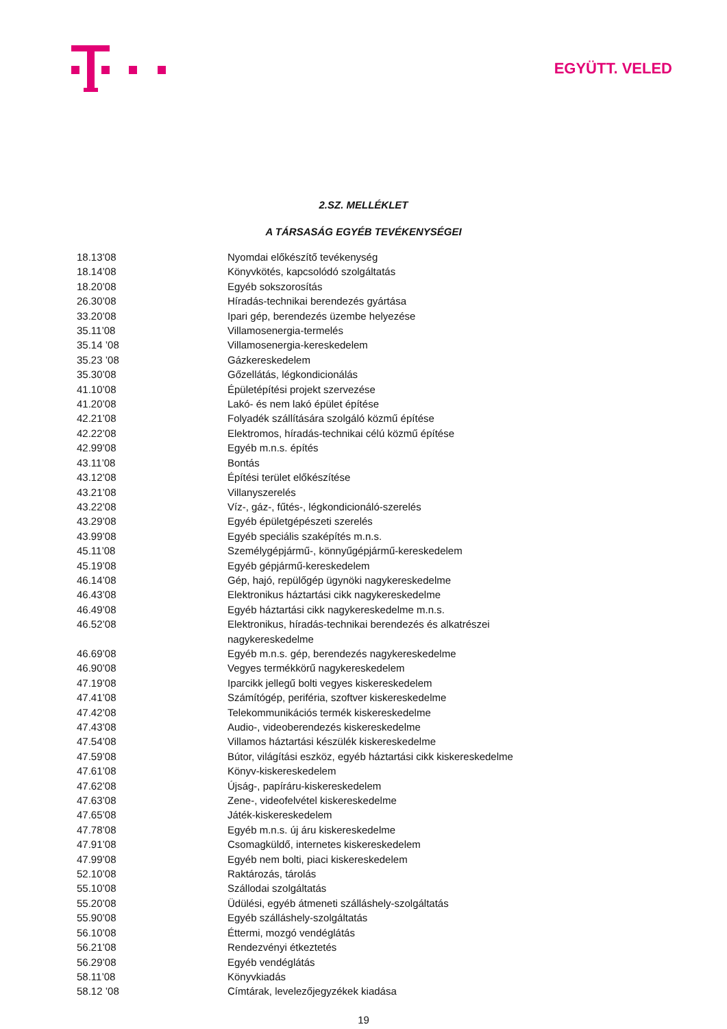EGYÜTT. VELED
2.SZ. MELLÉKLET
A TÁRSASÁG EGYÉB TEVÉKENYSÉGEI
| 18.13’08 | Nyomdai előkészítő tevékenység |
| 18.14’08 | Könyvkötés, kapcsolódó szolgáltatás |
| 18.20’08 | Egyéb sokszorosítás |
| 26.30’08 | Híradás-technikai berendezés gyártása |
| 33.20’08 | Ipari gép, berendezés üzembe helyezése |
| 35.11’08 | Villamosenergia-termelés |
| 35.14 ’08 | Villamosenergia-kereskedelem |
| 35.23 ’08 | Gázkereskedelem |
| 35.30’08 | Gőzellátás, légkondicionálás |
| 41.10’08 | Épületépítési projekt szervezése |
| 41.20’08 | Lakó- és nem lakó épület építése |
| 42.21’08 | Folyadék szállítására szolgáló közmű építése |
| 42.22’08 | Elektromos, híradás-technikai célú közmű építése |
| 42.99’08 | Egyéb m.n.s. építés |
| 43.11’08 | Bontás |
| 43.12’08 | Építési terület előkészítése |
| 43.21’08 | Villanyszerelés |
| 43.22’08 | Víz-, gáz-, fűtés-, légkondicionáló-szerelés |
| 43.29’08 | Egyéb épületgépészeti szerelés |
| 43.99’08 | Egyéb speciális szaképítés m.n.s. |
| 45.11’08 | Személygépjármű-, könnyűgépjármű-kereskedelem |
| 45.19’08 | Egyéb gépjármű-kereskedelem |
| 46.14’08 | Gép, hajó, repülőgép ügynöki nagykereskedelme |
| 46.43’08 | Elektronikus háztartási cikk nagykereskedelme |
| 46.49’08 | Egyéb háztartási cikk nagykereskedelme m.n.s. |
| 46.52’08 | Elektronikus, híradás-technikai berendezés és alkatrészei nagykereskedelme |
| 46.69’08 | Egyéb m.n.s. gép, berendezés nagykereskedelme |
| 46.90’08 | Vegyes termékkörű nagykereskedelem |
| 47.19’08 | Iparcikk jellegű bolti vegyes kiskereskedelem |
| 47.41’08 | Számítógép, periféria, szoftver kiskereskedelme |
| 47.42’08 | Telekommunikációs termék kiskereskedelme |
| 47.43’08 | Audio-, videoberendezés kiskereskedelme |
| 47.54’08 | Villamos háztartási készülék kiskereskedelme |
| 47.59’08 | Bútor, világítási eszköz, egyéb háztartási cikk kiskereskedelme |
| 47.61’08 | Könyv-kiskereskedelem |
| 47.62’08 | Újság-, papíráru-kiskereskedelem |
| 47.63’08 | Zene-, videofelvétel kiskereskedelme |
| 47.65’08 | Játék-kiskereskedelem |
| 47.78’08 | Egyéb m.n.s. új áru kiskereskedelme |
| 47.91’08 | Csomagküldő, internetes kiskereskedelem |
| 47.99’08 | Egyéb nem bolti, piaci kiskereskedelem |
| 52.10’08 | Raktározás, tárolás |
| 55.10’08 | Szállodai szolgáltatás |
| 55.20’08 | Üdülési, egyéb átmeneti szálláshely-szolgáltatás |
| 55.90’08 | Egyéb szálláshely-szolgáltatás |
| 56.10’08 | Éttermi, mozgó vendéglátás |
| 56.21’08 | Rendezvényi étkeztetés |
| 56.29’08 | Egyéb vendéglátás |
| 58.11’08 | Könyvkiadás |
| 58.12 ’08 | Címtárak, levelezőjegyzékek kiadása |
19